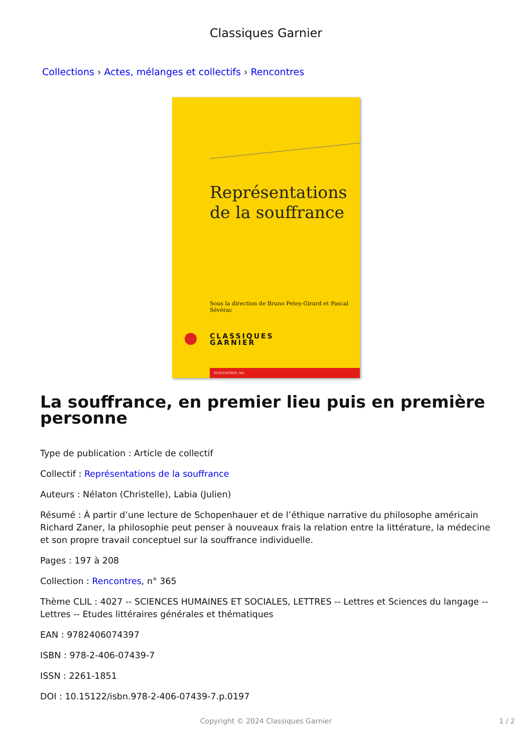Classiques Garnier
Collections › Actes, mélanges et collectifs › Rencontres
Représentations
de la souffrance
Sous la direction de Bruno Petey-Girard et Pascal Sévérac
CLASSIQUES
GARNIER
RENCONTRES, 365
La souffrance, en premier lieu puis en première personne
Type de publication : Article de collectif
Collectif : Représentations de la souffrance
Auteurs : Nélaton (Christelle), Labia (Julien)
Résumé : À partir d’une lecture de Schopenhauer et de l’éthique narrative du philosophe américain Richard Zaner, la philosophie peut penser à nouveaux frais la relation entre la littérature, la médecine et son propre travail conceptuel sur la souffrance individuelle.
Pages : 197 à 208
Collection : Rencontres, n° 365
Thème CLIL : 4027 -- SCIENCES HUMAINES ET SOCIALES, LETTRES -- Lettres et Sciences du langage -- Lettres -- Etudes littéraires générales et thématiques
EAN : 9782406074397
ISBN : 978-2-406-07439-7
ISSN : 2261-1851
DOI : 10.15122/isbn.978-2-406-07439-7.p.0197
Copyright © 2024 Classiques Garnier
1 / 2